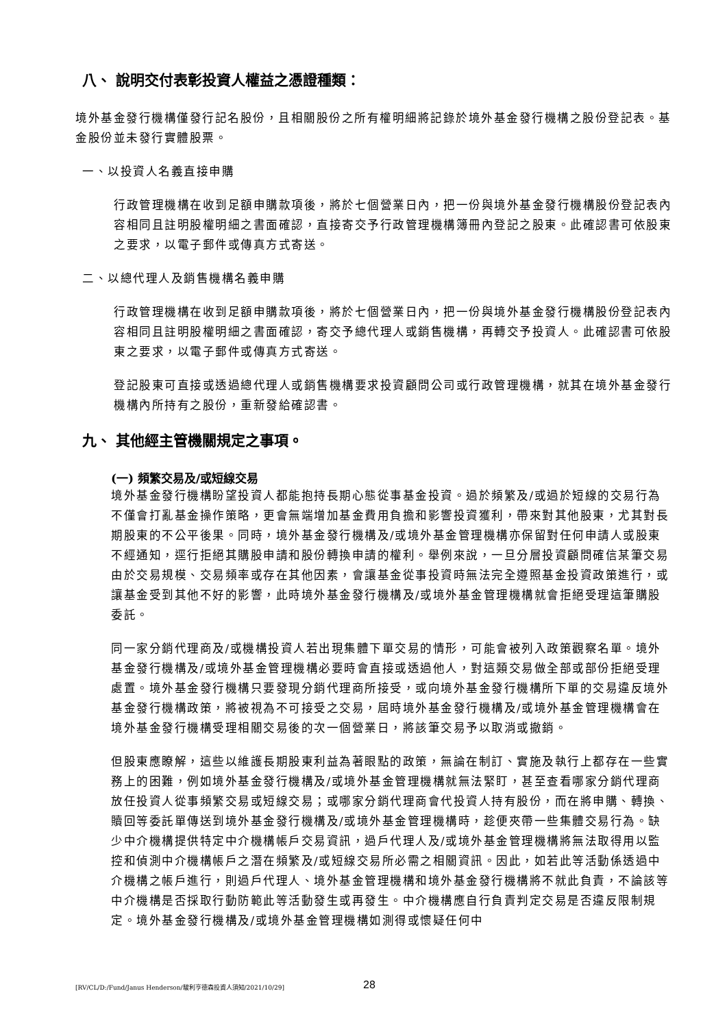八、 說明交付表彰投資人權益之憑證種類：
境外基金發行機構僅發行記名股份，且相關股份之所有權明細將記錄於境外基金發行機構之股份登記表。基金股份並未發行實體股票。
一、以投資人名義直接申購
行政管理機構在收到足額申購款項後，將於七個營業日內，把一份與境外基金發行機構股份登記表內容相同且註明股權明細之書面確認，直接寄交予行政管理機構簿冊內登記之股東。此確認書可依股東之要求，以電子郵件或傳真方式寄送。
二、以總代理人及銷售機構名義申購
行政管理機構在收到足額申購款項後，將於七個營業日內，把一份與境外基金發行機構股份登記表內容相同且註明股權明細之書面確認，寄交予總代理人或銷售機構，再轉交予投資人。此確認書可依股東之要求，以電子郵件或傳真方式寄送。
登記股東可直接或透過總代理人或銷售機構要求投資顧問公司或行政管理機構，就其在境外基金發行機構內所持有之股份，重新發給確認書。
九、 其他經主管機關規定之事項。
(一) 頻繁交易及/或短線交易
境外基金發行機構盼望投資人都能抱持長期心態從事基金投資。過於頻繁及/或過於短線的交易行為不僅會打亂基金操作策略，更會無端增加基金費用負擔和影響投資獲利，帶來對其他股東，尤其對長期股東的不公平後果。同時，境外基金發行機構及/或境外基金管理機構亦保留對任何申請人或股東不經通知，逕行拒絕其購股申請和股份轉換申請的權利。舉例來說，一旦分層投資顧問確信某筆交易由於交易規模、交易頻率或存在其他因素，會讓基金從事投資時無法完全遵照基金投資政策進行，或讓基金受到其他不好的影響，此時境外基金發行機構及/或境外基金管理機構就會拒絕受理這筆購股委託。
同一家分銷代理商及/或機構投資人若出現集體下單交易的情形，可能會被列入政策觀察名單。境外基金發行機構及/或境外基金管理機構必要時會直接或透過他人，對這類交易做全部或部份拒絕受理處置。境外基金發行機構只要發現分銷代理商所接受，或向境外基金發行機構所下單的交易違反境外基金發行機構政策，將被視為不可接受之交易，屆時境外基金發行機構及/或境外基金管理機構會在境外基金發行機構受理相關交易後的次一個營業日，將該筆交易予以取消或撤銷。
但股東應瞭解，這些以維護長期股東利益為著眼點的政策，無論在制訂、實施及執行上都存在一些實務上的困難，例如境外基金發行機構及/或境外基金管理機構就無法緊盯，甚至查看哪家分銷代理商放任投資人從事頻繁交易或短線交易；或哪家分銷代理商會代投資人持有股份，而在將申購、轉換、贖回等委託單傳送到境外基金發行機構及/或境外基金管理機構時，趁便夾帶一些集體交易行為。缺少中介機構提供特定中介機構帳戶交易資訊，過戶代理人及/或境外基金管理機構將無法取得用以監控和偵測中介機構帳戶之潛在頻繁及/或短線交易所必需之相關資訊。因此，如若此等活動係透過中介機構之帳戶進行，則過戶代理人、境外基金管理機構和境外基金發行機構將不就此負責，不論該等中介機構是否採取行動防範此等活動發生或再發生。中介機構應自行負責判定交易是否違反限制規定。境外基金發行機構及/或境外基金管理機構如測得或懷疑任何中
[RV/CL/D:/Fund/Janus Henderson/駿利亨德森投資人須知/2021/10/29] 28